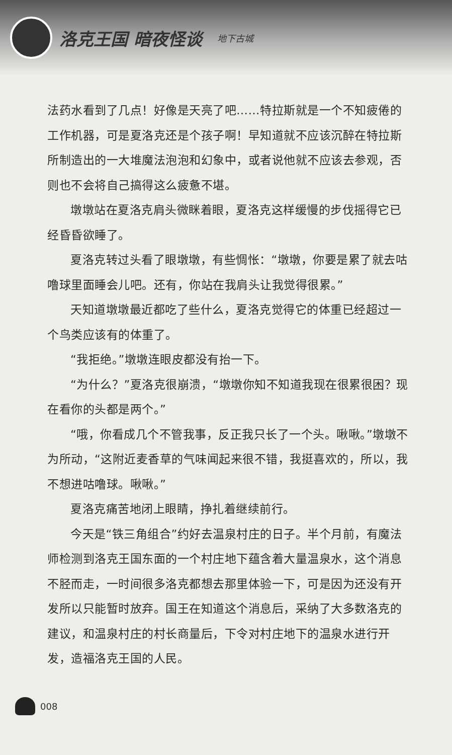洛克王国 暗夜怪谈
地下古城
法药水看到了几点！好像是天亮了吧……特拉斯就是一个不知疲倦的工作机器，可是夏洛克还是个孩子啊！早知道就不应该沉醉在特拉斯所制造出的一大堆魔法泡泡和幻象中，或者说他就不应该去参观，否则也不会将自己搞得这么疲惫不堪。
墩墩站在夏洛克肩头微眯着眼，夏洛克这样缓慢的步伐摇得它已经昏昏欲睡了。
夏洛克转过头看了眼墩墩，有些惆怅：“墩墩，你要是累了就去咕噜球里面睡会儿吧。还有，你站在我肩头让我觉得很累。”
天知道墩墩最近都吃了些什么，夏洛克觉得它的体重已经超过一个鸟类应该有的体重了。
“我拒绝。”墩墩连眼皮都没有抬一下。
“为什么？”夏洛克很崩溃，“墩墩你知不知道我现在很累很困？现在看你的头都是两个。”
“哦，你看成几个不管我事，反正我只长了一个头。啾啾。”墩墩不为所动，“这附近麦香草的气味闻起来很不错，我挺喜欢的，所以，我不想进咕噜球。啾啾。”
夏洛克痛苦地闭上眼睛，挣扎着继续前行。
今天是“铁三角组合”约好去温泉村庄的日子。半个月前，有魔法师检测到洛克王国东面的一个村庄地下蕴含着大量温泉水，这个消息不胫而走，一时间很多洛克都想去那里体验一下，可是因为还没有开发所以只能暂时放弃。国王在知道这个消息后，采纳了大多数洛克的建议，和温泉村庄的村长商量后，下令对村庄地下的温泉水进行开发，造福洛克王国的人民。
008